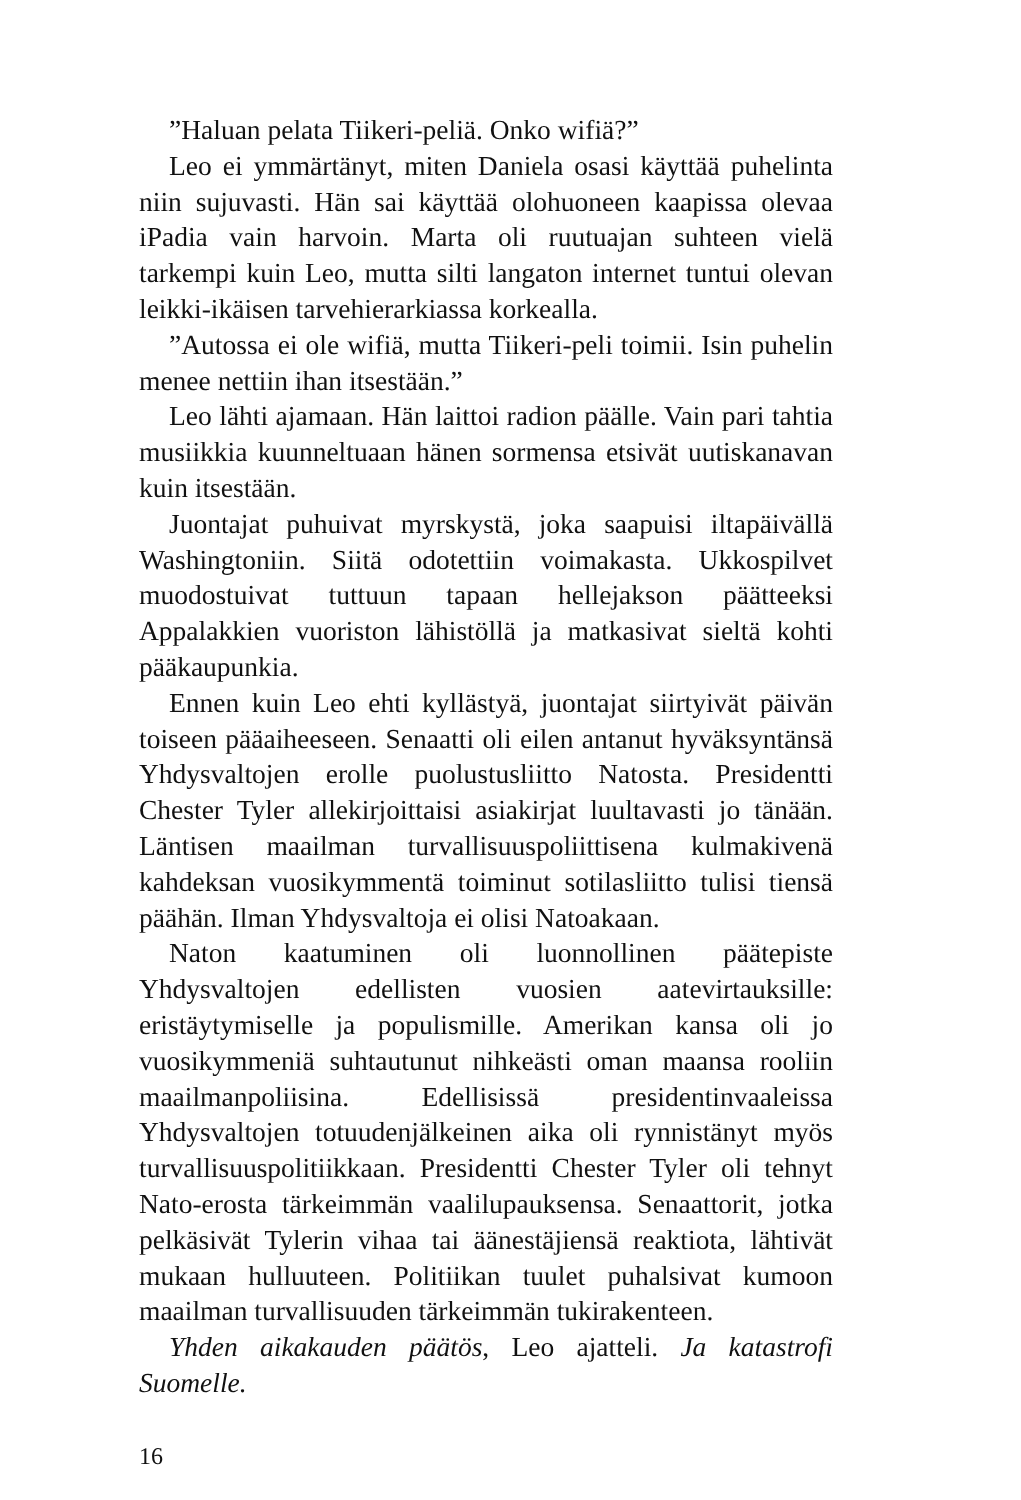”Haluan pelata Tiikeri-peliä. Onko wifiä?”
Leo ei ymmärtänyt, miten Daniela osasi käyttää puhelinta niin sujuvasti. Hän sai käyttää olohuoneen kaapissa olevaa iPadia vain harvoin. Marta oli ruutuajan suhteen vielä tarkempi kuin Leo, mutta silti langaton internet tuntui olevan leikki-ikäisen tarvehierarkiassa korkealla.
”Autossa ei ole wifiä, mutta Tiikeri-peli toimii. Isin puhelin menee nettiin ihan itsestään.”
Leo lähti ajamaan. Hän laittoi radion päälle. Vain pari tahtia musiikkia kuunneltuaan hänen sormensa etsivät uutiskanavan kuin itsestään.
Juontajat puhuivat myrskystä, joka saapuisi iltapäivällä Washingtoniin. Siitä odotettiin voimakasta. Ukkospilvet muodostuivat tuttuun tapaan hellejakson päätteeksi Appalakkien vuoriston lähistöllä ja matkasivat sieltä kohti pääkaupunkia.
Ennen kuin Leo ehti kyllästyä, juontajat siirtyivät päivän toiseen pääaiheeseen. Senaatti oli eilen antanut hyväksyntänsä Yhdysvaltojen erolle puolustusliitto Natosta. Presidentti Chester Tyler allekirjoittaisi asiakirjat luultavasti jo tänään. Läntisen maailman turvallisuuspoliittisena kulmakivenä kahdeksan vuosikymmentä toiminut sotilasliitto tulisi tiensä päähän. Ilman Yhdysvaltoja ei olisi Natoakaan.
Naton kaatuminen oli luonnollinen päätepiste Yhdysvaltojen edellisten vuosien aatevirtauksille: eristäytymiselle ja populismille. Amerikan kansa oli jo vuosikymmeniä suhtautunut nihkeästi oman maansa rooliin maailmanpoliisina. Edellisissä presidentinvaaleissa Yhdysvaltojen totuudenjälkeinen aika oli rynnistänyt myös turvallisuuspolitiikkaan. Presidentti Chester Tyler oli tehnyt Nato-erosta tärkeimmän vaalilupauksensa. Senaattorit, jotka pelkäsivät Tylerin vihaa tai äänestäjiensä reaktiota, lähtivät mukaan hulluuteen. Politiikan tuulet puhalsivat kumoon maailman turvallisuuden tärkeimmän tukirakenteen.
Yhden aikakauden päätös, Leo ajatteli. Ja katastrofi Suomelle.
16